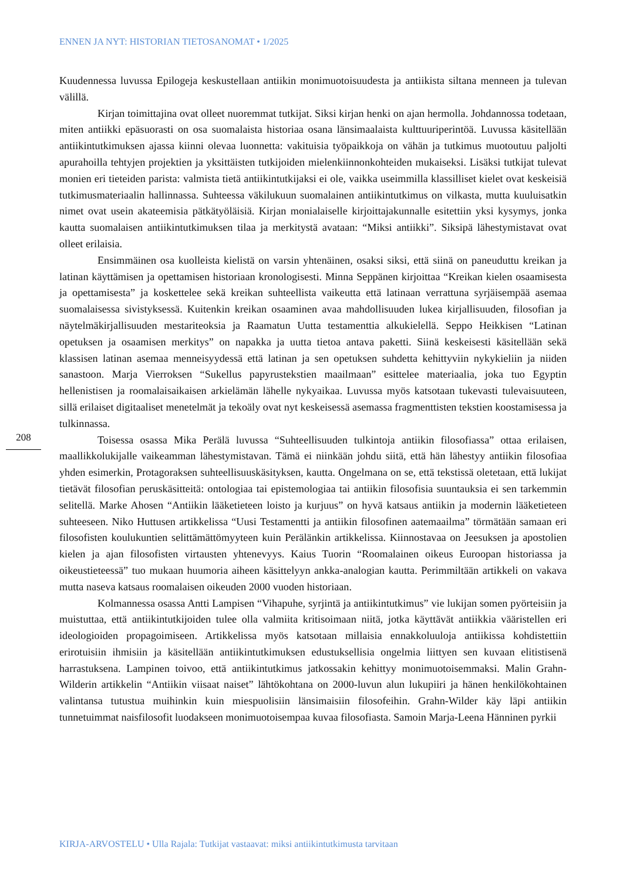ENNEN JA NYT: HISTORIAN TIETOSANOMAT • 1/2025
Kuudennessa luvussa Epilogeja keskustellaan antiikin monimuotoisuudesta ja antiikista siltana menneen ja tulevan välillä.
Kirjan toimittajina ovat olleet nuoremmat tutkijat. Siksi kirjan henki on ajan hermolla. Johdannossa todetaan, miten antiikki epäsuorasti on osa suomalaista historiaa osana länsimaalaista kulttuuriperintöä. Luvussa käsitellään antiikintutkimuksen ajassa kiinni olevaa luonnetta: vakituisia työpaikkoja on vähän ja tutkimus muotoutuu paljolti apurahoilla tehtyjen projektien ja yksittäisten tutkijoiden mielenkiinnonkohteiden mukaiseksi. Lisäksi tutkijat tulevat monien eri tieteiden parista: valmista tietä antiikintutkijaksi ei ole, vaikka useimmilla klassilliset kielet ovat keskeisiä tutkimusmateriaalin hallinnassa. Suhteessa väkilukuun suomalainen antiikintutkimus on vilkasta, mutta kuuluisatkin nimet ovat usein akateemisia pätkätyöläisiä. Kirjan monialaiselle kirjoittajakunnalle esitettiin yksi kysymys, jonka kautta suomalaisen antiikintutkimuksen tilaa ja merkitystä avataan: “Miksi antiikki”. Siksipä lähestymistavat ovat olleet erilaisia.
Ensimmäinen osa kuolleista kielistä on varsin yhtenäinen, osaksi siksi, että siinä on paneuduttu kreikan ja latinan käyttämisen ja opettamisen historiaan kronologisesti. Minna Seppänen kirjoittaa “Kreikan kielen osaamisesta ja opettamisesta” ja koskettelee sekä kreikan suhteellista vaikeutta että latinaan verrattuna syrjäisempää asemaa suomalaisessa sivistyksessä. Kuitenkin kreikan osaaminen avaa mahdollisuuden lukea kirjallisuuden, filosofian ja näytelmäkirjallisuuden mestariteoksia ja Raamatun Uutta testamenttia alkukielellä. Seppo Heikkisen “Latinan opetuksen ja osaamisen merkitys” on napakka ja uutta tietoa antava paketti. Siinä keskeisesti käsitellään sekä klassisen latinan asemaa menneisyydessä että latinan ja sen opetuksen suhdetta kehittyviin nykykieliin ja niiden sanastoon. Marja Vierroksen “Sukellus papyrustekstien maailmaan” esittelee materiaalia, joka tuo Egyptin hellenistisen ja roomalaisaikaisen arkielämän lähelle nykyaikaa. Luvussa myös katsotaan tukevasti tulevaisuuteen, sillä erilaiset digitaaliset menetelmät ja tekoäly ovat nyt keskeisessä asemassa fragmenttisten tekstien koostamisessa ja tulkinnassa.
Toisessa osassa Mika Perälä luvussa “Suhteellisuuden tulkintoja antiikin filosofiassa” ottaa erilaisen, maallikkolukijalle vaikeamman lähestymistavan. Tämä ei niinkään johdu siitä, että hän lähestyy antiikin filosofiaa yhden esimerkin, Protagoraksen suhteellisuuskäsityksen, kautta. Ongelmana on se, että tekstissä oletetaan, että lukijat tietävät filosofian peruskäsitteitä: ontologiaa tai epistemologiaa tai antiikin filosofisia suuntauksia ei sen tarkemmin selitellä. Marke Ahosen “Antiikin lääketieteen loisto ja kurjuus” on hyvä katsaus antiikin ja modernin lääketieteen suhteeseen. Niko Huttusen artikkelissa “Uusi Testamentti ja antiikin filosofinen aatemaailma” törmätään samaan eri filosofisten koulukuntien selittämättömyyteen kuin Perälänkin artikkelissa. Kiinnostavaa on Jeesuksen ja apostolien kielen ja ajan filosofisten virtausten yhtenevyys. Kaius Tuorin “Roomalainen oikeus Euroopan historiassa ja oikeustieteessä” tuo mukaan huumoria aiheen käsittelyyn ankka-analogian kautta. Perimmiltään artikkeli on vakava mutta naseva katsaus roomalaisen oikeuden 2000 vuoden historiaan.
Kolmannessa osassa Antti Lampisen “Vihapuhe, syrjintä ja antiikintutkimus” vie lukijan somen pyörteisiin ja muistuttaa, että antiikintutkijoiden tulee olla valmiita kritisoimaan niitä, jotka käyttävät antiikkia vääristellen eri ideologioiden propagoimiseen. Artikkelissa myös katsotaan millaisia ennakkoluuloja antiikissa kohdistettiin erirotuisiin ihmisiin ja käsitellään antiikintutkimuksen edustuksellisia ongelmia liittyen sen kuvaan elitistisenä harrastuksena. Lampinen toivoo, että antiikintutkimus jatkossakin kehittyy monimuotoisemmaksi. Malin Grahn-Wilderin artikkelin “Antiikin viisaat naiset” lähtökohtana on 2000-luvun alun lukupiiri ja hänen henkilökohtainen valintansa tutustua muihinkin kuin miespuolisiin länsimaisiin filosofeihin. Grahn-Wilder käy läpi antiikin tunnetuimmat naisfilosofit luodakseen monimuotoisempaa kuvaa filosofiasta. Samoin Marja-Leena Hänninen pyrkii
208
KIRJA-ARVOSTELU • Ulla Rajala: Tutkijat vastaavat: miksi antiikintutkimusta tarvitaan